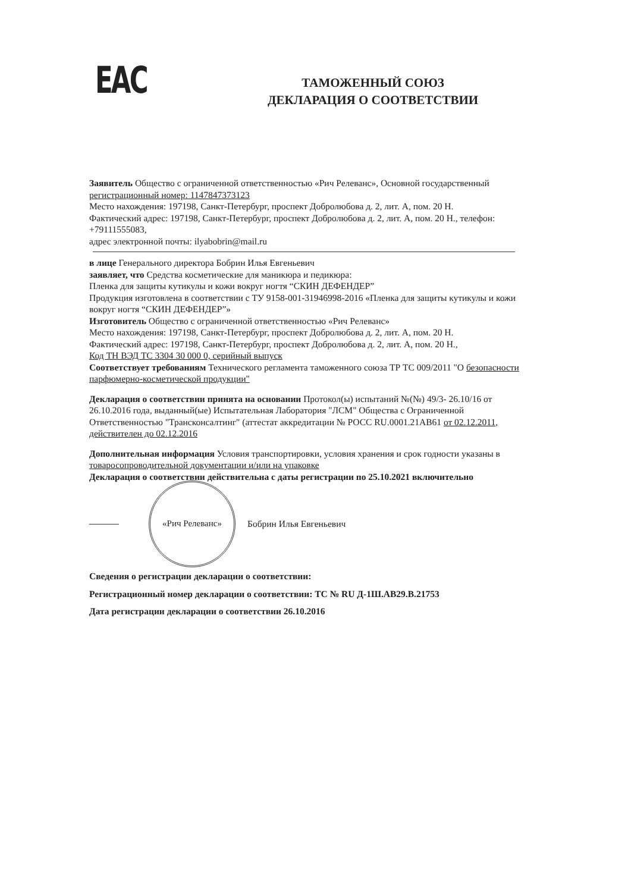ЕАС
ТАМОЖЕННЫЙ СОЮЗ
ДЕКЛАРАЦИЯ О СООТВЕТСТВИИ
Заявитель Общество с ограниченной ответственностью «Рич Релеванс», Основной государственный регистрационный номер: 1147847373123
Место нахождения: 197198, Санкт-Петербург, проспект Добролюбова д. 2, лит. А, пом. 20 Н.
Фактический адрес: 197198, Санкт-Петербург, проспект Добролюбова д. 2, лит. А, пом. 20 Н., телефон: +79111555083,
адрес электронной почты: ilyabobrin@mail.ru
в лице Генерального директора Бобрин Илья Евгеньевич
заявляет, что Средства косметические для маникюра и педикюра:
Пленка для защиты кутикулы и кожи вокруг ногтя “СКИН ДЕФЕНДЕР”
Продукция изготовлена в соответствии с ТУ 9158-001-31946998-2016 «Пленка для защиты кутикулы и кожи вокруг ногтя “СКИН ДЕФЕНДЕР”»
Изготовитель Общество с ограниченной ответственностью «Рич Релеванс»
Место нахождения: 197198, Санкт-Петербург, проспект Добролюбова д. 2, лит. А, пом. 20 Н.
Фактический адрес: 197198, Санкт-Петербург, проспект Добролюбова д. 2, лит. А, пом. 20 Н.,
Код ТН ВЭД ТС 3304 30 000 0, серийный выпуск
Соответствует требованиям Технического регламента таможенного союза ТР ТС 009/2011 "О безопасности парфюмерно-косметической продукции"
Декларация о соответствии принята на основании Протокол(ы) испытаний №(№) 49/3- 26.10/16 от 26.10.2016 года, выданный(ые) Испытательная Лаборатория "ЛСМ" Общества с Ограниченной Ответственностью "Трансконсалтинг" (аттестат аккредитации № РОСС RU.0001.21АВ61 от 02.12.2011, действителен до 02.12.2016
Дополнительная информация Условия транспортировки, условия хранения и срок годности указаны в товаросопроводительной документации и/или на упаковке
Декларация о соответствии действительна с даты регистрации по 25.10.2021 включительно
«Рич Релеванс»
Бобрин Илья Евгеньевич
Сведения о регистрации декларации о соответствии:
Регистрационный номер декларации о соответствии: ТС № RU Д-1Ш.АВ29.В.21753
Дата регистрации декларации о соответствии 26.10.2016